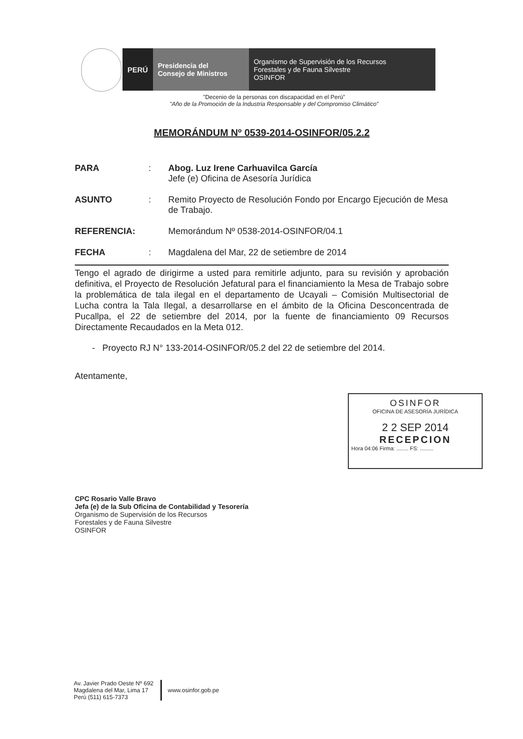PERÚ Presidencia del
Consejo de Ministros
Organismo de Supervisión de los Recursos
Forestales y de Fauna Silvestre
OSINFOR
"Decenio de la personas con discapacidad en el Perú"
"Año de la Promoción de la Industria Responsable y del Compromiso Climático"
MEMORÁNDUM Nº 0539-2014-OSINFOR/05.2.2
PARA : Abog. Luz Irene Carhuavilca García
Jefe (e) Oficina de Asesoría Jurídica
ASUNTO : Remito Proyecto de Resolución Fondo por Encargo Ejecución de Mesa de Trabajo.
REFERENCIA: Memorándum Nº 0538-2014-OSINFOR/04.1
FECHA : Magdalena del Mar, 22 de setiembre de 2014
Tengo el agrado de dirigirme a usted para remitirle adjunto, para su revisión y aprobación definitiva, el Proyecto de Resolución Jefatural para el financiamiento la Mesa de Trabajo sobre la problemática de tala ilegal en el departamento de Ucayali – Comisión Multisectorial de Lucha contra la Tala Ilegal, a desarrollarse en el ámbito de la Oficina Desconcentrada de Pucallpa, el 22 de setiembre del 2014, por la fuente de financiamiento 09 Recursos Directamente Recaudados en la Meta 012.
- Proyecto RJ N° 133-2014-OSINFOR/05.2 del 22 de setiembre del 2014.
Atentamente,
CPC Rosario Valle Bravo
Jefa (e) de la Sub Oficina de Contabilidad y Tesorería
Organismo de Supervisión de los Recursos
Forestales y de Fauna Silvestre
OSINFOR
OSINFOR
OFICINA DE ASESORÍA JURÍDICA
2 2 SEP 2014
RECEPCION
Hora 04:06 Firma: ........ FS: .........
Av. Javier Prado Oeste Nº 692
Magdalena del Mar, Lima 17
Perú (511) 615-7373
www.osinfor.gob.pe